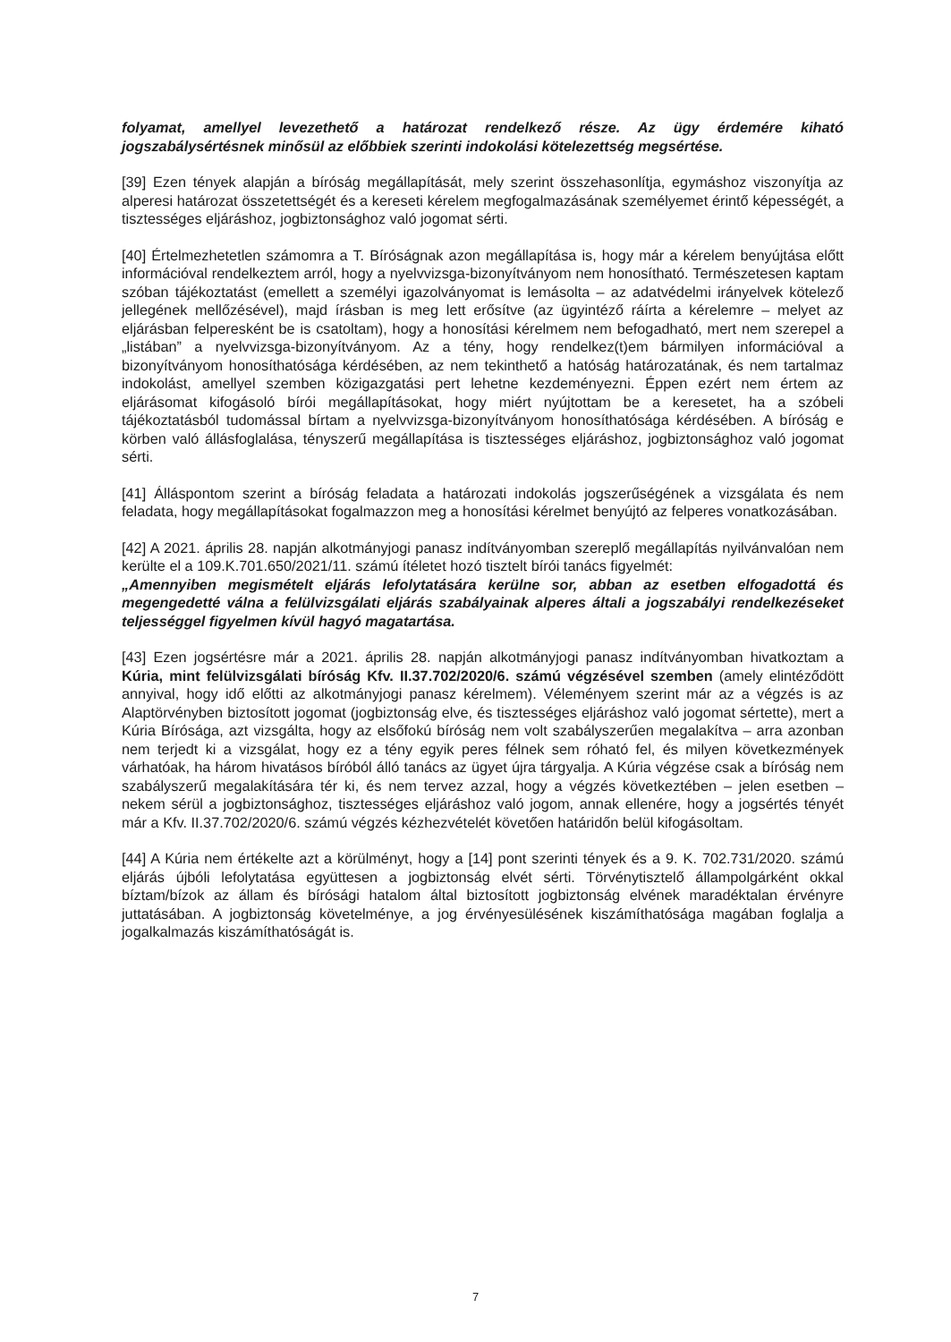folyamat, amellyel levezethető a határozat rendelkező része. Az ügy érdemére kiható jogszabálysértésnek minősül az előbbiek szerinti indokolási kötelezettség megsértése.
[39] Ezen tények alapján a bíróság megállapítását, mely szerint összehasonlítja, egymáshoz viszonyítja az alperesi határozat összetettségét és a kereseti kérelem megfogalmazásának személyemet érintő képességét, a tisztességes eljáráshoz, jogbiztonsághoz való jogomat sérti.
[40] Értelmezhetetlen számomra a T. Bíróságnak azon megállapítása is, hogy már a kérelem benyújtása előtt információval rendelkeztem arról, hogy a nyelvvizsga-bizonyítványom nem honosítható. Természetesen kaptam szóban tájékoztatást (emellett a személyi igazolványomat is lemásolta – az adatvédelmi irányelvek kötelező jellegének mellőzésével), majd írásban is meg lett erősítve (az ügyintéző ráírta a kérelemre – melyet az eljárásban felperesként be is csatoltam), hogy a honosítási kérelmem nem befogadható, mert nem szerepel a „listában” a nyelvvizsga-bizonyítványom. Az a tény, hogy rendelkez(t)em bármilyen információval a bizonyítványom honosíthatósága kérdésében, az nem tekinthető a hatóság határozatának, és nem tartalmaz indokolást, amellyel szemben közigazgatási pert lehetne kezdeményezni. Éppen ezért nem értem az eljárásomat kifogásoló bírói megállapításokat, hogy miért nyújtottam be a keresetet, ha a szóbeli tájékoztatásból tudomással bírtam a nyelvvizsga-bizonyítványom honosíthatósága kérdésében. A bíróság e körben való állásfoglalása, tényszerű megállapítása is tisztességes eljáráshoz, jogbiztonsághoz való jogomat sérti.
[41] Álláspontom szerint a bíróság feladata a határozati indokolás jogszerűségének a vizsgálata és nem feladata, hogy megállapításokat fogalmazzon meg a honosítási kérelmet benyújtó az felperes vonatkozásában.
[42] A 2021. április 28. napján alkotmányjogi panasz indítványomban szereplő megállapítás nyilvánvalóan nem kerülte el a 109.K.701.650/2021/11. számú ítéletet hozó tisztelt bírói tanács figyelmét:
„Amennyiben megismételt eljárás lefolytatására kerülne sor, abban az esetben elfogadottá és megengedetté válna a felülvizsgálati eljárás szabályainak alperes általi a jogszabályi rendelkezéseket teljességgel figyelmen kívül hagyó magatartása.
[43] Ezen jogsértésre már a 2021. április 28. napján alkotmányjogi panasz indítványomban hivatkoztam a Kúria, mint felülvizsgálati bíróság Kfv. II.37.702/2020/6. számú végzésével szemben (amely elintéződött annyival, hogy idő előtti az alkotmányjogi panasz kérelmem). Véleményem szerint már az a végzés is az Alaptörvényben biztosított jogomat (jogbiztonság elve, és tisztességes eljáráshoz való jogomat sértette), mert a Kúria Bírósága, azt vizsgálta, hogy az elsőfokú bíróság nem volt szabályszerűen megalakítva – arra azonban nem terjedt ki a vizsgálat, hogy ez a tény egyik peres félnek sem róható fel, és milyen következmények várhatóak, ha három hivatásos bíróból álló tanács az ügyet újra tárgyalja. A Kúria végzése csak a bíróság nem szabályszerű megalakítására tér ki, és nem tervez azzal, hogy a végzés következtében – jelen esetben – nekem sérül a jogbiztonsághoz, tisztességes eljáráshoz való jogom, annak ellenére, hogy a jogsértés tényét már a Kfv. II.37.702/2020/6. számú végzés kézhezvételét követően határidőn belül kifogásoltam.
[44] A Kúria nem értékelte azt a körülményt, hogy a [14] pont szerinti tények és a 9. K. 702.731/2020. számú eljárás újbóli lefolytatása együttesen a jogbiztonság elvét sérti. Törvénytisztelő állampolgárként okkal bíztam/bízok az állam és bírósági hatalom által biztosított jogbiztonság elvének maradéktalan érvényre juttatásában. A jogbiztonság követelménye, a jog érvényesülésének kiszámíthatósága magában foglalja a jogalkalmazás kiszámíthatóságát is.
7